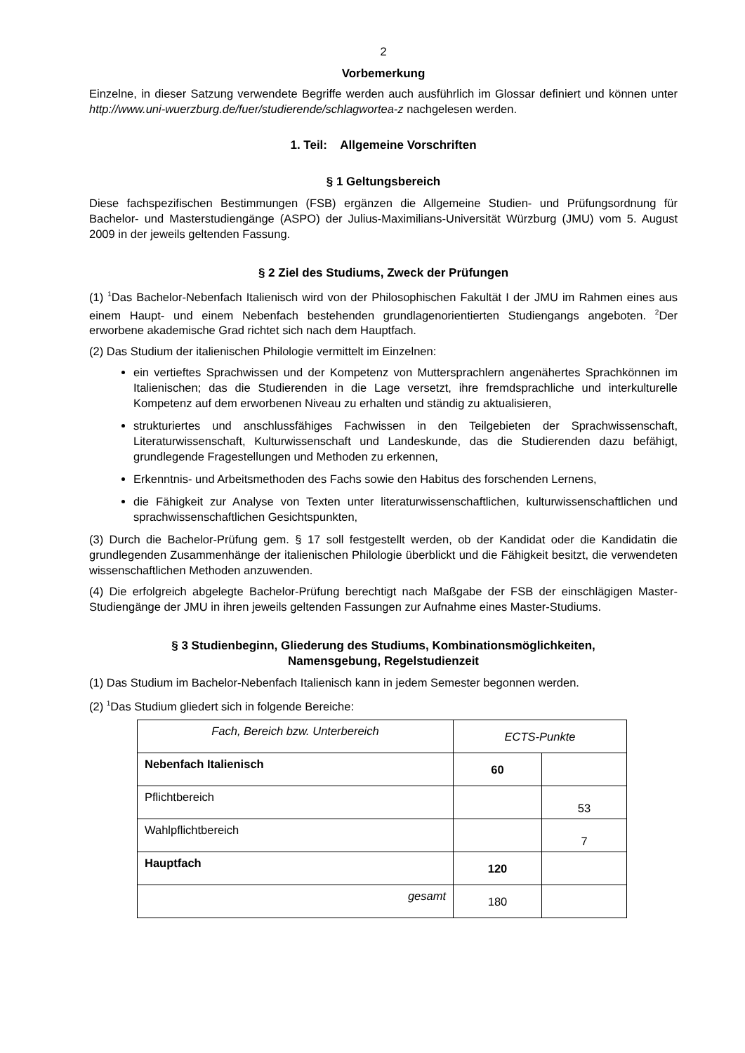2
Vorbemerkung
Einzelne, in dieser Satzung verwendete Begriffe werden auch ausführlich im Glossar definiert und können unter http://www.uni-wuerzburg.de/fuer/studierende/schlagwortea-z nachgelesen werden.
1. Teil: Allgemeine Vorschriften
§ 1 Geltungsbereich
Diese fachspezifischen Bestimmungen (FSB) ergänzen die Allgemeine Studien- und Prüfungsordnung für Bachelor- und Masterstudiengänge (ASPO) der Julius-Maximilians-Universität Würzburg (JMU) vom 5. August 2009 in der jeweils geltenden Fassung.
§ 2 Ziel des Studiums, Zweck der Prüfungen
(1) <sup>1</sup>Das Bachelor-Nebenfach Italienisch wird von der Philosophischen Fakultät I der JMU im Rahmen eines aus einem Haupt- und einem Nebenfach bestehenden grundlagenorientierten Studiengangs angeboten. <sup>2</sup>Der erworbene akademische Grad richtet sich nach dem Hauptfach.
(2) Das Studium der italienischen Philologie vermittelt im Einzelnen:
ein vertieftes Sprachwissen und der Kompetenz von Muttersprachlern angenähertes Sprachkönnen im Italienischen; das die Studierenden in die Lage versetzt, ihre fremdsprachliche und interkulturelle Kompetenz auf dem erworbenen Niveau zu erhalten und ständig zu aktualisieren,
strukturiertes und anschlussfähiges Fachwissen in den Teilgebieten der Sprachwissenschaft, Literaturwissenschaft, Kulturwissenschaft und Landeskunde, das die Studierenden dazu befähigt, grundlegende Fragestellungen und Methoden zu erkennen,
Erkenntnis- und Arbeitsmethoden des Fachs sowie den Habitus des forschenden Lernens,
die Fähigkeit zur Analyse von Texten unter literaturwissenschaftlichen, kulturwissenschaftlichen und sprachwissenschaftlichen Gesichtspunkten,
(3) Durch die Bachelor-Prüfung gem. § 17 soll festgestellt werden, ob der Kandidat oder die Kandidatin die grundlegenden Zusammenhänge der italienischen Philologie überblickt und die Fähigkeit besitzt, die verwendeten wissenschaftlichen Methoden anzuwenden.
(4) Die erfolgreich abgelegte Bachelor-Prüfung berechtigt nach Maßgabe der FSB der einschlägigen Master-Studiengänge der JMU in ihren jeweils geltenden Fassungen zur Aufnahme eines Master-Studiums.
§ 3 Studienbeginn, Gliederung des Studiums, Kombinationsmöglichkeiten,
Namensgebung, Regelstudienzeit
(1) Das Studium im Bachelor-Nebenfach Italienisch kann in jedem Semester begonnen werden.
(2) <sup>1</sup>Das Studium gliedert sich in folgende Bereiche:
| Fach, Bereich bzw. Unterbereich | ECTS-Punkte | |
| Nebenfach Italienisch | 60 | |
| Pflichtbereich | | 53 |
| Wahlpflichtbereich | | 7 |
| Hauptfach | 120 | |
| gesamt | 180 | |